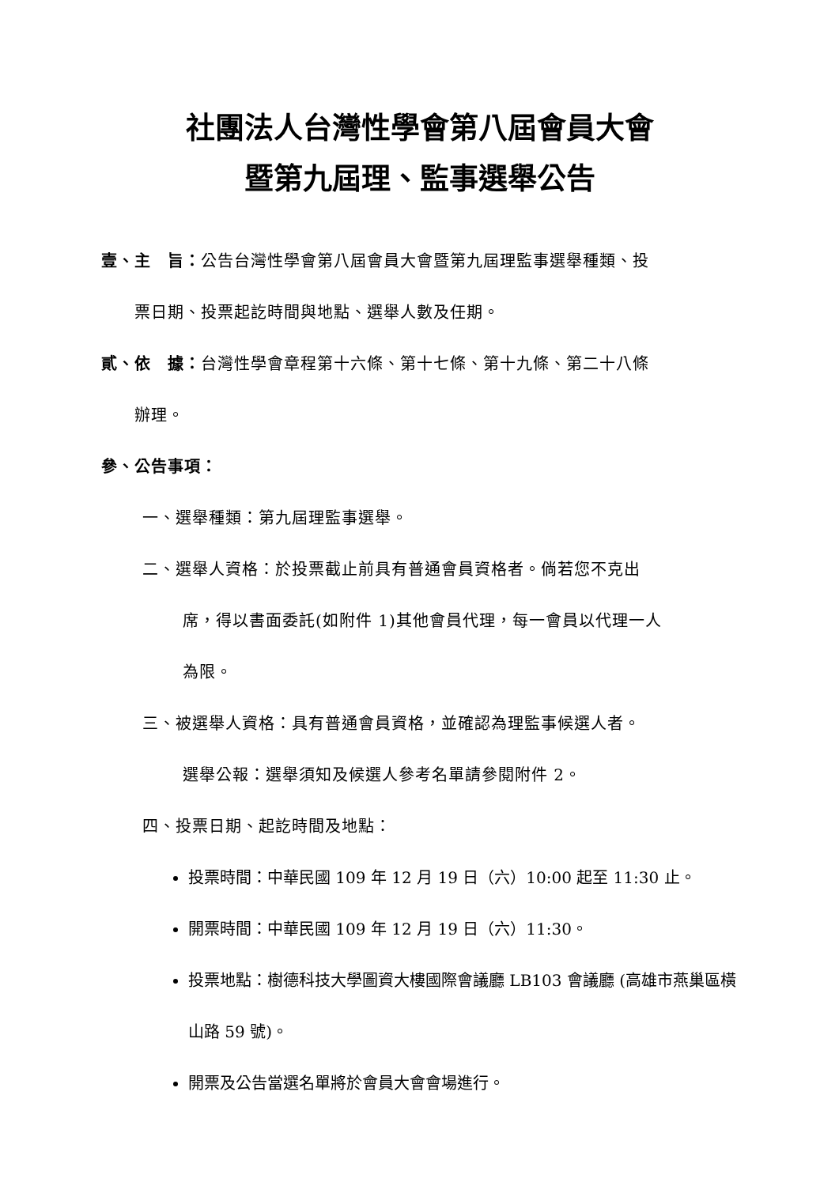社團法人台灣性學會第八屆會員大會
暨第九屆理、監事選舉公告
壹、主　旨：公告台灣性學會第八屆會員大會暨第九屆理監事選舉種類、投
票日期、投票起訖時間與地點、選舉人數及任期。
貳、依　據：台灣性學會章程第十六條、第十七條、第十九條、第二十八條
辦理。
參、公告事項：
一、選舉種類：第九屆理監事選舉。
二、選舉人資格：於投票截止前具有普通會員資格者。倘若您不克出
席，得以書面委託(如附件 1)其他會員代理，每一會員以代理一人
為限。
三、被選舉人資格：具有普通會員資格，並確認為理監事候選人者。
選舉公報：選舉須知及候選人參考名單請參閱附件 2。
四、投票日期、起訖時間及地點：
投票時間：中華民國 109 年 12 月 19 日（六）10:00 起至 11:30 止。
開票時間：中華民國 109 年 12 月 19 日（六）11:30。
投票地點：樹德科技大學圖資大樓國際會議廳 LB103 會議廳 (高雄市燕巢區橫山路 59 號)。
開票及公告當選名單將於會員大會會場進行。